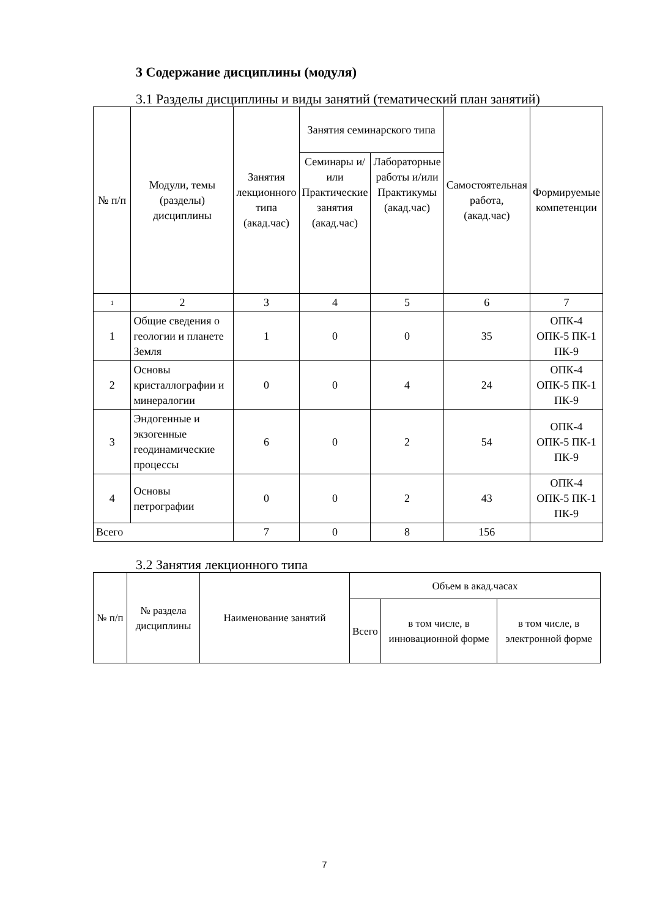3 Содержание дисциплины (модуля)
3.1 Разделы дисциплины и виды занятий (тематический план занятий)
| № п/п | Модули, темы (разделы) дисциплины | Занятия лекционного типа (акад.час) | Занятия семинарского типа | | Самостоятельная работа, (акад.час) | Формируемые компетенции |
| --- | --- | --- | --- | --- | --- | --- |
| | | | Семинары и/или Практические занятия (акад.час) | Лабораторные работы и/или Практикумы (акад.час) | | |
| 1 | 2 | 3 | 4 | 5 | 6 | 7 |
| 1 | Общие сведения о геологии и планете Земля | 1 | 0 | 0 | 35 | ОПК-4 ОПК-5 ПК-1 ПК-9 |
| 2 | Основы кристаллографии и минералогии | 0 | 0 | 4 | 24 | ОПК-4 ОПК-5 ПК-1 ПК-9 |
| 3 | Эндогенные и экзогенные геодинамические процессы | 6 | 0 | 2 | 54 | ОПК-4 ОПК-5 ПК-1 ПК-9 |
| 4 | Основы петрографии | 0 | 0 | 2 | 43 | ОПК-4 ОПК-5 ПК-1 ПК-9 |
| Всего | | 7 | 0 | 8 | 156 | |
3.2 Занятия лекционного типа
| № п/п | № раздела дисциплины | Наименование занятий | Объем в акад.часах | | |
| --- | --- | --- | --- | --- | --- |
| | | | Всего | в том числе, в инновационной форме | в том числе, в электронной форме |
7